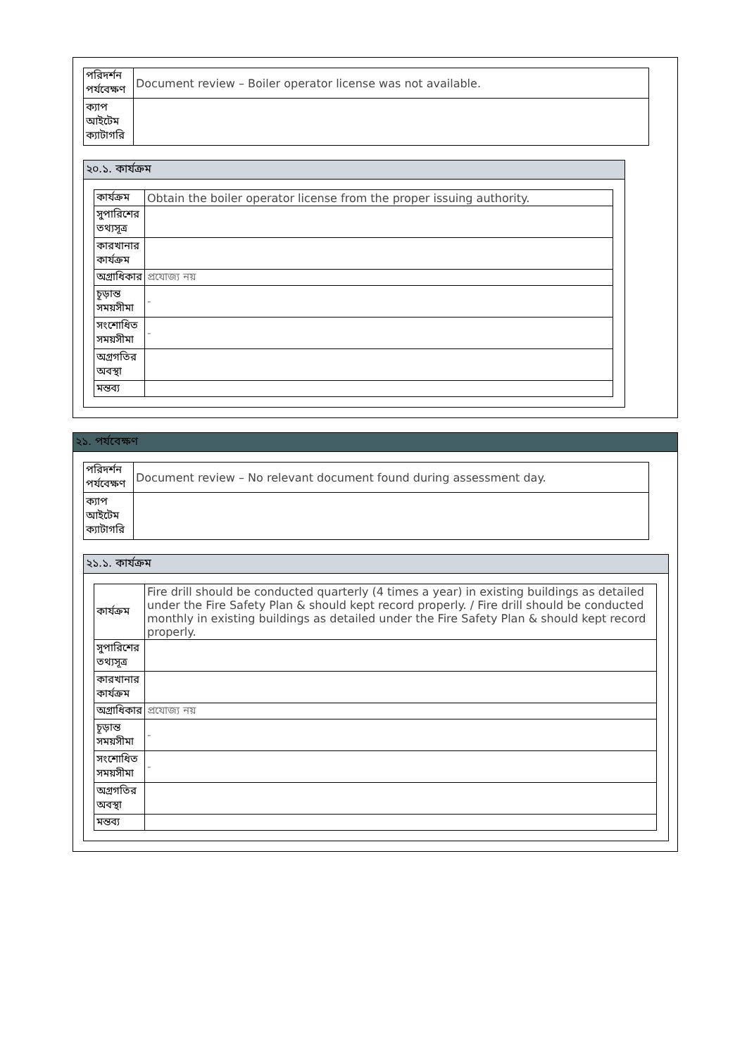| পরিদর্শন পর্যবেক্ষণ | Document review – Boiler operator license was not available. |
| ক্যাপ আইটেম ক্যাটাগরি | |
২০.১. কার্যক্রম
| কার্যক্রম | Obtain the boiler operator license from the proper issuing authority. |
| সুপারিশের তথ্যসূত্র | |
| কারখানার কার্যক্রম | |
| অগ্রাধিকার | প্রযোজ্য নয় |
| চূড়ান্ত সময়সীমা | - |
| সংশোধিত সময়সীমা | - |
| অগ্রগতির অবস্থা | |
| মন্তব্য | |
২১. পর্যবেক্ষণ
| পরিদর্শন পর্যবেক্ষণ | Document review – No relevant document found during assessment day. |
| ক্যাপ আইটেম ক্যাটাগরি | |
২১.১. কার্যক্রম
| কার্যক্রম | Fire drill should be conducted quarterly (4 times a year) in existing buildings as detailed under the Fire Safety Plan & should kept record properly. / Fire drill should be conducted monthly in existing buildings as detailed under the Fire Safety Plan & should kept record properly. |
| সুপারিশের তথ্যসূত্র | |
| কারখানার কার্যক্রম | |
| অগ্রাধিকার | প্রযোজ্য নয় |
| চূড়ান্ত সময়সীমা | - |
| সংশোধিত সময়সীমা | - |
| অগ্রগতির অবস্থা | |
| মন্তব্য | |